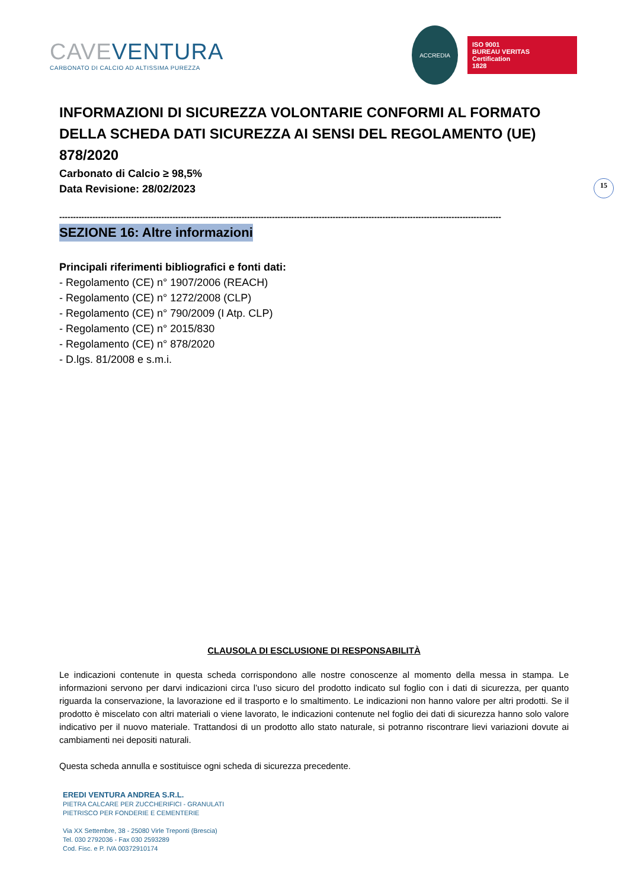CAVE VENTURA
CARBONATO DI CALCIO AD ALTISSIMA PUREZZA
ACCREDIA
ISO 9001
BUREAU VERITAS
Certification
1828
15
INFORMAZIONI DI SICUREZZA VOLONTARIE CONFORMI AL FORMATO DELLA SCHEDA DATI SICUREZZA AI SENSI DEL REGOLAMENTO (UE) 878/2020
Carbonato di Calcio ≥ 98,5%
Data Revisione: 28/02/2023
----------------------------------------------------------------------------------------------------------------------------------------------------------------
SEZIONE 16: Altre informazioni
Principali riferimenti bibliografici e fonti dati:
- Regolamento (CE) n° 1907/2006 (REACH)
- Regolamento (CE) n° 1272/2008 (CLP)
- Regolamento (CE) n° 790/2009 (I Atp. CLP)
- Regolamento (CE) n° 2015/830
- Regolamento (CE) n° 878/2020
- D.lgs. 81/2008 e s.m.i.
CLAUSOLA DI ESCLUSIONE DI RESPONSABILITÀ
Le indicazioni contenute in questa scheda corrispondono alle nostre conoscenze al momento della messa in stampa. Le informazioni servono per darvi indicazioni circa l’uso sicuro del prodotto indicato sul foglio con i dati di sicurezza, per quanto riguarda la conservazione, la lavorazione ed il trasporto e lo smaltimento. Le indicazioni non hanno valore per altri prodotti. Se il prodotto è miscelato con altri materiali o viene lavorato, le indicazioni contenute nel foglio dei dati di sicurezza hanno solo valore indicativo per il nuovo materiale. Trattandosi di un prodotto allo stato naturale, si potranno riscontrare lievi variazioni dovute ai cambiamenti nei depositi naturali.
Questa scheda annulla e sostituisce ogni scheda di sicurezza precedente.
EREDI VENTURA ANDREA S.R.L.
PIETRA CALCARE PER ZUCCHERIFICI - GRANULATI
PIETRISCO PER FONDERIE E CEMENTERIE
Via XX Settembre, 38 - 25080 Virle Treponti (Brescia)
Tel. 030 2792036 - Fax 030 2593289
Cod. Fisc. e P. IVA 00372910174